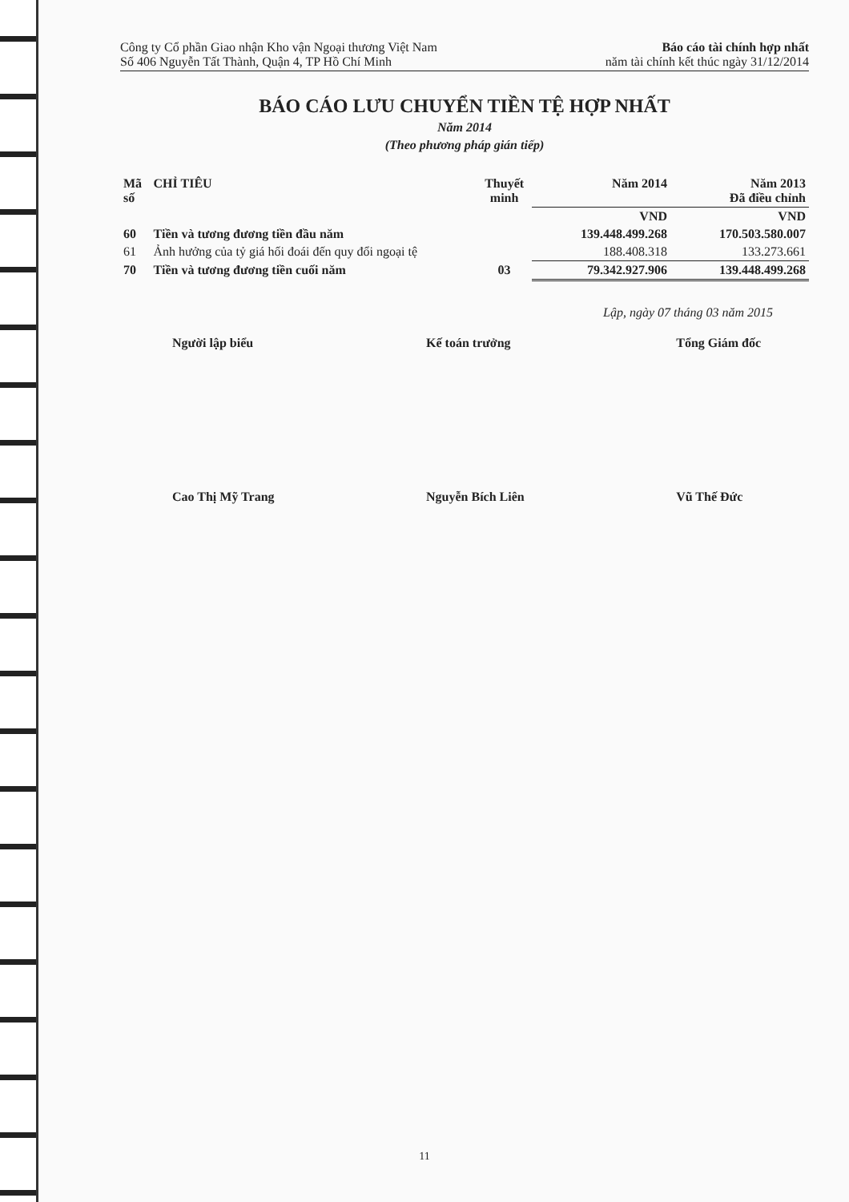Công ty Cổ phần Giao nhận Kho vận Ngoại thương Việt Nam
Số 406 Nguyễn Tất Thành, Quận 4, TP Hồ Chí Minh
Báo cáo tài chính hợp nhất
năm tài chính kết thúc ngày 31/12/2014
BÁO CÁO LƯU CHUYỂN TIỀN TỆ HỢP NHẤT
Năm 2014
(Theo phương pháp gián tiếp)
| Mã số | CHỈ TIÊU | Thuyết minh | Năm 2014 | Năm 2013 Đã điều chỉnh |
| --- | --- | --- | --- | --- |
| | | | VND | VND |
| 60 | Tiền và tương đương tiền đầu năm | | 139.448.499.268 | 170.503.580.007 |
| 61 | Ảnh hưởng của tỷ giá hối đoái đến quy đổi ngoại tệ | | 188.408.318 | 133.273.661 |
| 70 | Tiền và tương đương tiền cuối năm | 03 | 79.342.927.906 | 139.448.499.268 |
Lập, ngày 07 tháng 03 năm 2015
Người lập biểu
Cao Thị Mỹ Trang
Kế toán trưởng
Nguyễn Bích Liên
Tổng Giám đốc
Vũ Thế Đức
11